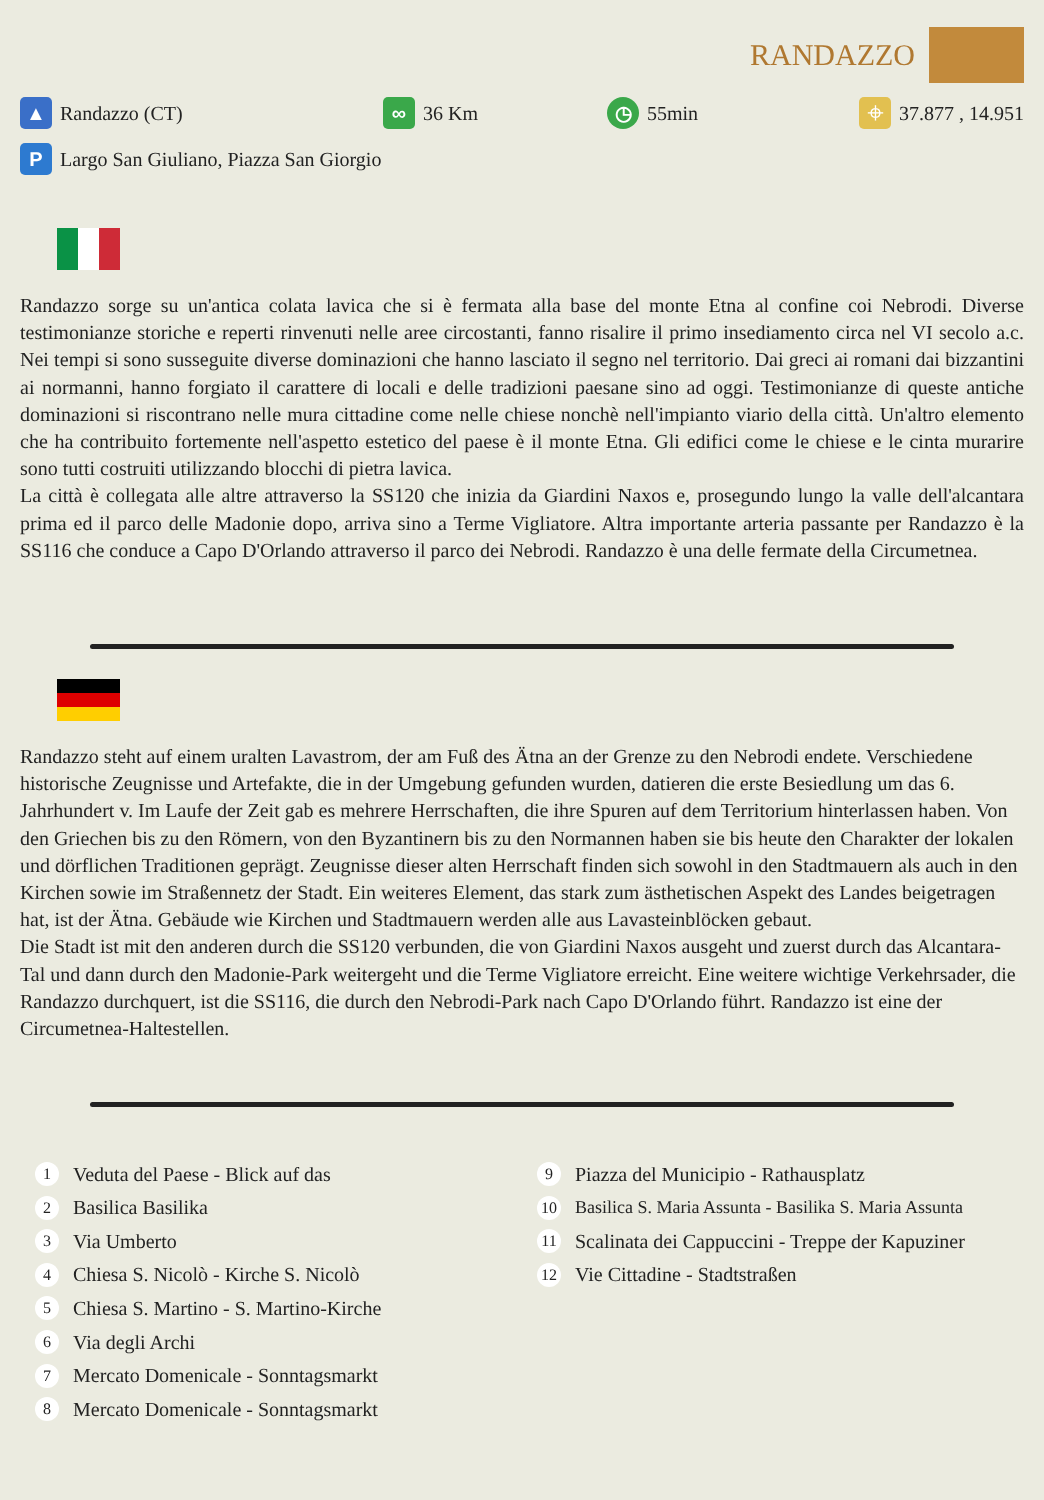RANDAZZO
▲ Randazzo (CT)
∞ 36 Km
◷ 55min
⌖ 37.877 , 14.951
P Largo San Giuliano, Piazza San Giorgio
Randazzo sorge su un'antica colata lavica che si è fermata alla base del monte Etna al confine coi Nebrodi. Diverse testimonianze storiche e reperti rinvenuti nelle aree circostanti, fanno risalire il primo insediamento circa nel VI secolo a.c. Nei tempi si sono susseguite diverse dominazioni che hanno lasciato il segno nel territorio. Dai greci ai romani dai bizzantini ai normanni, hanno forgiato il carattere di locali e delle tradizioni paesane sino ad oggi. Testimonianze di queste antiche dominazioni si riscontrano nelle mura cittadine come nelle chiese nonchè nell'impianto viario della città. Un'altro elemento che ha contribuito fortemente nell'aspetto estetico del paese è il monte Etna. Gli edifici come le chiese e le cinta murarire sono tutti costruiti utilizzando blocchi di pietra lavica.
La città è collegata alle altre attraverso la SS120 che inizia da Giardini Naxos e, prosegundo lungo la valle dell'alcantara prima ed il parco delle Madonie dopo, arriva sino a Terme Vigliatore. Altra importante arteria passante per Randazzo è la SS116 che conduce a Capo D'Orlando attraverso il parco dei Nebrodi. Randazzo è una delle fermate della Circumetnea.
Randazzo steht auf einem uralten Lavastrom, der am Fuß des Ätna an der Grenze zu den Nebrodi endete. Verschiedene historische Zeugnisse und Artefakte, die in der Umgebung gefunden wurden, datieren die erste Besiedlung um das 6. Jahrhundert v. Im Laufe der Zeit gab es mehrere Herrschaften, die ihre Spuren auf dem Territorium hinterlassen haben. Von den Griechen bis zu den Römern, von den Byzantinern bis zu den Normannen haben sie bis heute den Charakter der lokalen und dörflichen Traditionen geprägt. Zeugnisse dieser alten Herrschaft finden sich sowohl in den Stadtmauern als auch in den Kirchen sowie im Straßennetz der Stadt. Ein weiteres Element, das stark zum ästhetischen Aspekt des Landes beigetragen hat, ist der Ätna. Gebäude wie Kirchen und Stadtmauern werden alle aus Lavasteinblöcken gebaut.
Die Stadt ist mit den anderen durch die SS120 verbunden, die von Giardini Naxos ausgeht und zuerst durch das Alcantara-Tal und dann durch den Madonie-Park weitergeht und die Terme Vigliatore erreicht. Eine weitere wichtige Verkehrsader, die Randazzo durchquert, ist die SS116, die durch den Nebrodi-Park nach Capo D'Orlando führt. Randazzo ist eine der Circumetnea-Haltestellen.
1 Veduta del Paese - Blick auf das
2 Basilica Basilika
3 Via Umberto
4 Chiesa S. Nicolò - Kirche S. Nicolò
5 Chiesa S. Martino - S. Martino-Kirche
6 Via degli Archi
7 Mercato Domenicale - Sonntagsmarkt
8 Mercato Domenicale - Sonntagsmarkt
9 Piazza del Municipio - Rathausplatz
10 Basilica S. Maria Assunta - Basilika S. Maria Assunta
11 Scalinata dei Cappuccini - Treppe der Kapuziner
12 Vie Cittadine - Stadtstraßen